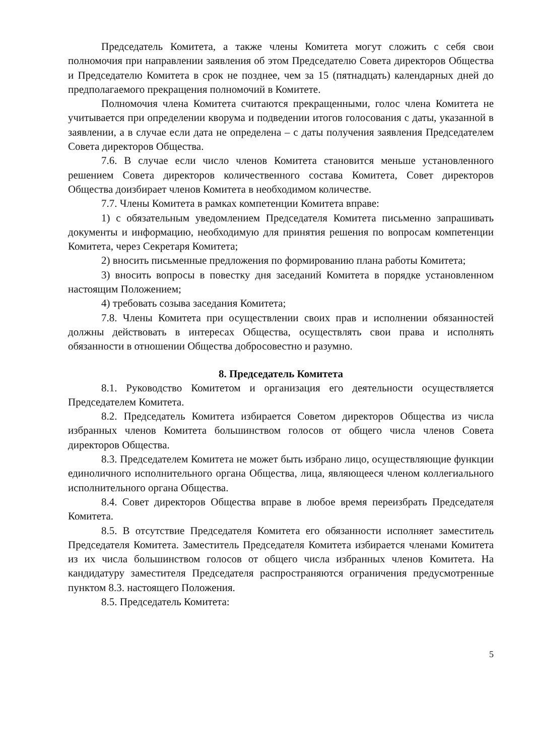Председатель Комитета, а также члены Комитета могут сложить с себя свои полномочия при направлении заявления об этом Председателю Совета директоров Общества и Председателю Комитета в срок не позднее, чем за 15 (пятнадцать) календарных дней до предполагаемого прекращения полномочий в Комитете.
Полномочия члена Комитета считаются прекращенными, голос члена Комитета не учитывается при определении кворума и подведении итогов голосования с даты, указанной в заявлении, а в случае если дата не определена – с даты получения заявления Председателем Совета директоров Общества.
7.6. В случае если число членов Комитета становится меньше установленного решением Совета директоров количественного состава Комитета, Совет директоров Общества доизбирает членов Комитета в необходимом количестве.
7.7. Члены Комитета в рамках компетенции Комитета вправе:
1) с обязательным уведомлением Председателя Комитета письменно запрашивать документы и информацию, необходимую для принятия решения по вопросам компетенции Комитета, через Секретаря Комитета;
2) вносить письменные предложения по формированию плана работы Комитета;
3) вносить вопросы в повестку дня заседаний Комитета в порядке установленном настоящим Положением;
4) требовать созыва заседания Комитета;
7.8. Члены Комитета при осуществлении своих прав и исполнении обязанностей должны действовать в интересах Общества, осуществлять свои права и исполнять обязанности в отношении Общества добросовестно и разумно.
8. Председатель Комитета
8.1. Руководство Комитетом и организация его деятельности осуществляется Председателем Комитета.
8.2. Председатель Комитета избирается Советом директоров Общества из числа избранных членов Комитета большинством голосов от общего числа членов Совета директоров Общества.
8.3. Председателем Комитета не может быть избрано лицо, осуществляющие функции единоличного исполнительного органа Общества, лица, являющееся членом коллегиального исполнительного органа Общества.
8.4. Совет директоров Общества вправе в любое время переизбрать Председателя Комитета.
8.5. В отсутствие Председателя Комитета его обязанности исполняет заместитель Председателя Комитета. Заместитель Председателя Комитета избирается членами Комитета из их числа большинством голосов от общего числа избранных членов Комитета. На кандидатуру заместителя Председателя распространяются ограничения предусмотренные пунктом 8.3. настоящего Положения.
8.5. Председатель Комитета:
5